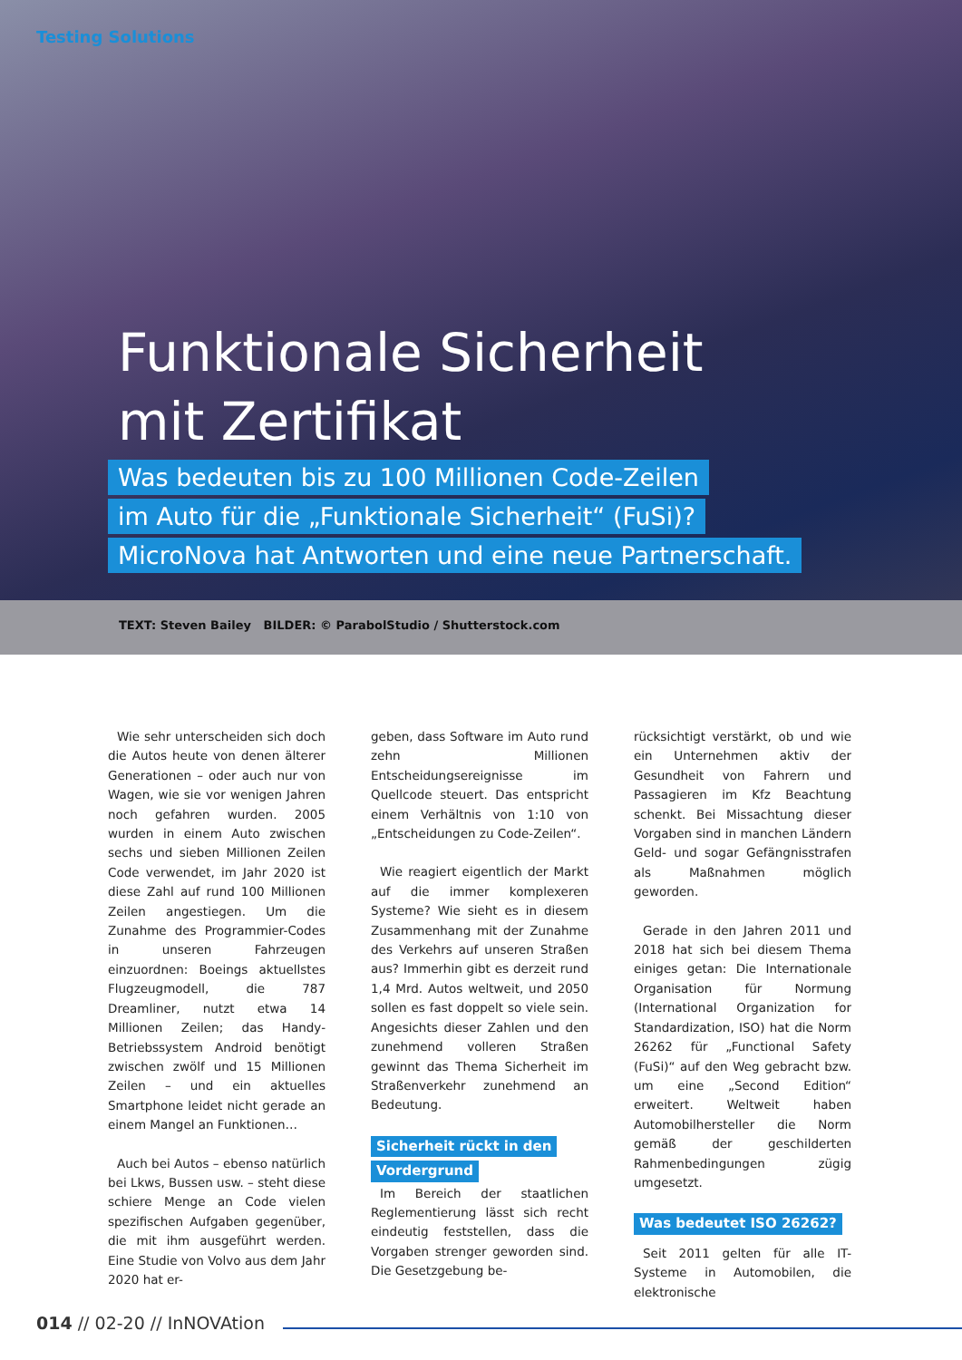Testing Solutions
Funktionale Sicherheit
mit Zertifikat
Was bedeuten bis zu 100 Millionen Code-Zeilen
im Auto für die „Funktionale Sicherheit“ (FuSi)?
MicroNova hat Antworten und eine neue Partnerschaft.
TEXT: Steven Bailey BILDER: © ParabolStudio / Shutterstock.com
Wie sehr unterscheiden sich doch die Autos heute von denen älterer Generationen – oder auch nur von Wagen, wie sie vor wenigen Jahren noch gefahren wurden. 2005 wurden in einem Auto zwischen sechs und sieben Millionen Zeilen Code verwendet, im Jahr 2020 ist diese Zahl auf rund 100 Millionen Zeilen angestiegen. Um die Zunahme des Programmier-Codes in unseren Fahrzeugen einzuordnen: Boeings aktuellstes Flugzeugmodell, die 787 Dreamliner, nutzt etwa 14 Millionen Zeilen; das Handy-Betriebssystem Android benötigt zwischen zwölf und 15 Millionen Zeilen – und ein aktuelles Smartphone leidet nicht gerade an einem Mangel an Funktionen…
Auch bei Autos – ebenso natürlich bei Lkws, Bussen usw. – steht diese schiere Menge an Code vielen spezifischen Aufgaben gegenüber, die mit ihm ausgeführt werden. Eine Studie von Volvo aus dem Jahr 2020 hat er-
geben, dass Software im Auto rund zehn Millionen Entscheidungsereignisse im Quellcode steuert. Das entspricht einem Verhältnis von 1:10 von „Entscheidungen zu Code-Zeilen“.
Wie reagiert eigentlich der Markt auf die immer komplexeren Systeme? Wie sieht es in diesem Zusammenhang mit der Zunahme des Verkehrs auf unseren Straßen aus? Immerhin gibt es derzeit rund 1,4 Mrd. Autos weltweit, und 2050 sollen es fast doppelt so viele sein. Angesichts dieser Zahlen und den zunehmend volleren Straßen gewinnt das Thema Sicherheit im Straßenverkehr zunehmend an Bedeutung.
Sicherheit rückt in den
Vordergrund
Im Bereich der staatlichen Reglementierung lässt sich recht eindeutig feststellen, dass die Vorgaben strenger geworden sind. Die Gesetzgebung be-
rücksichtigt verstärkt, ob und wie ein Unternehmen aktiv der Gesundheit von Fahrern und Passagieren im Kfz Beachtung schenkt. Bei Missachtung dieser Vorgaben sind in manchen Ländern Geld- und sogar Gefängnisstrafen als Maßnahmen möglich geworden.
Gerade in den Jahren 2011 und 2018 hat sich bei diesem Thema einiges getan: Die Internationale Organisation für Normung (International Organization for Standardization, ISO) hat die Norm 26262 für „Functional Safety (FuSi)“ auf den Weg gebracht bzw. um eine „Second Edition“ erweitert. Weltweit haben Automobilhersteller die Norm gemäß der geschilderten Rahmenbedingungen zügig umgesetzt.
Was bedeutet ISO 26262?
Seit 2011 gelten für alle IT-Systeme in Automobilen, die elektronische
014 // 02-20 // InNOVAtion